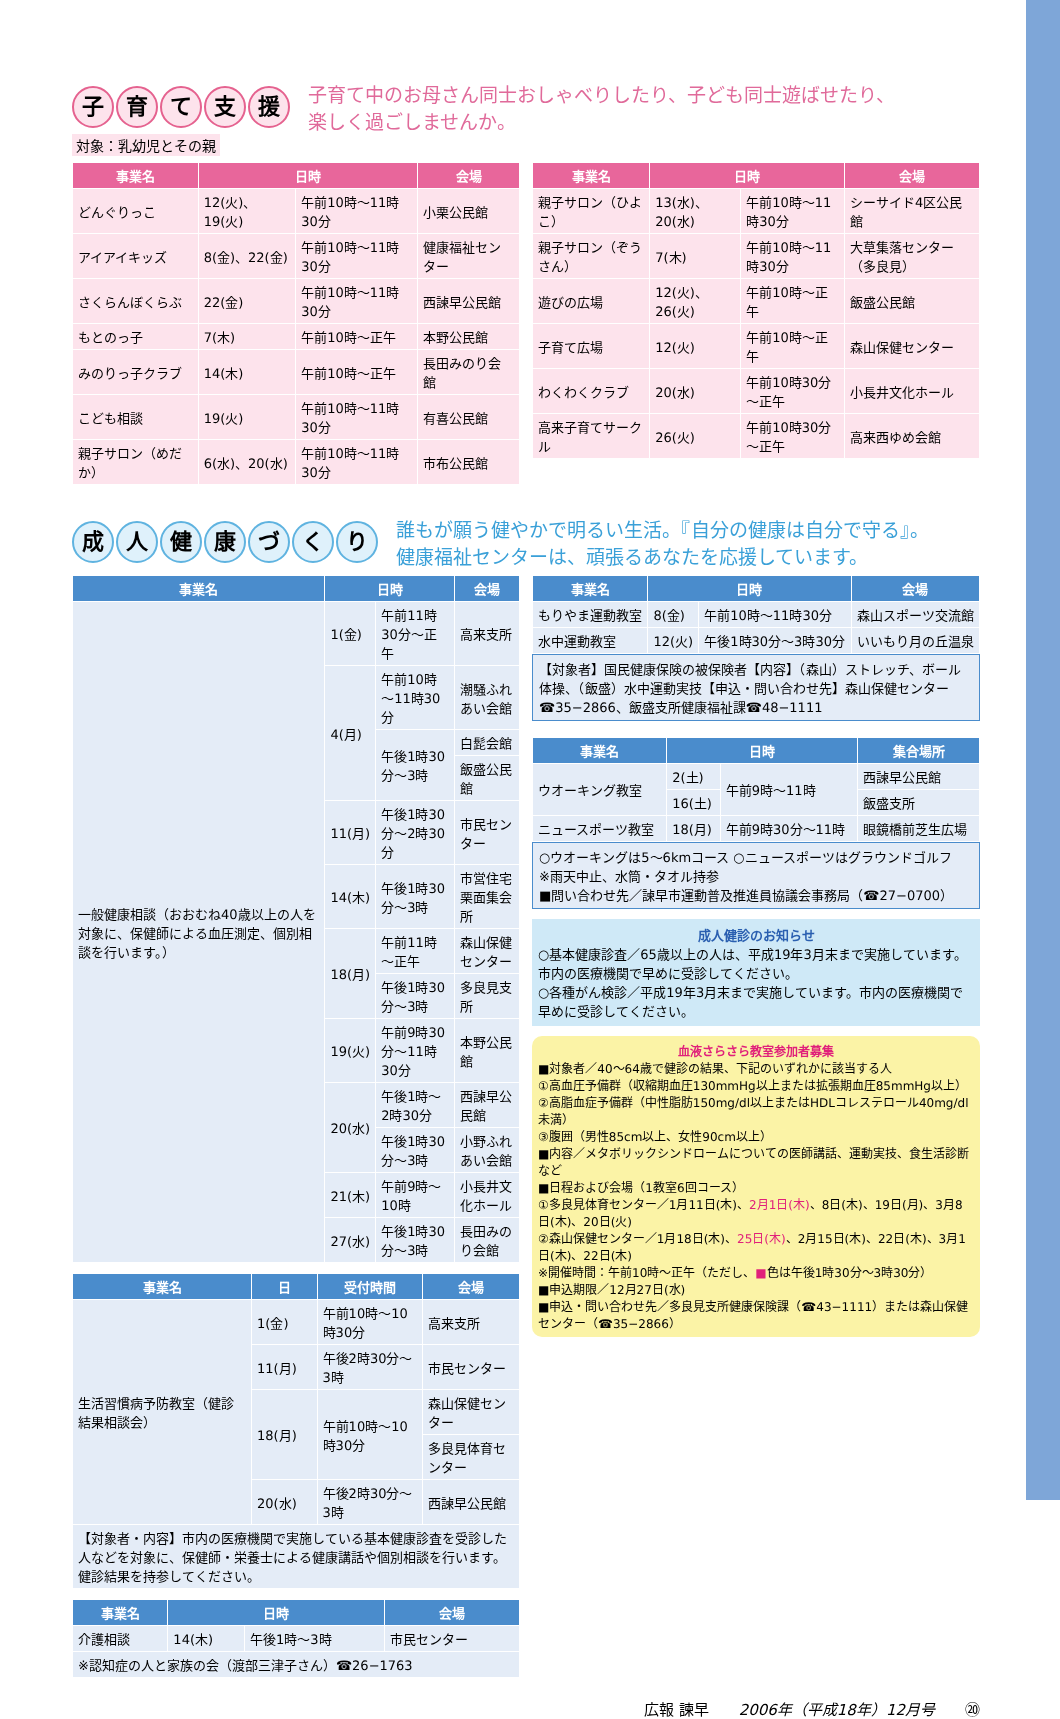子育て支援
子育て中のお母さん同士おしゃべりしたり、子ども同士遊ばせたり、
楽しく過ごしませんか。
対象：乳幼児とその親
| 事業名 | 日時 | | 会場 |
| --- | --- | --- | --- |
| どんぐりっこ | 12(火)、19(火) | 午前10時～11時30分 | 小栗公民館 |
| アイアイキッズ | 8(金)、22(金) | 午前10時～11時30分 | 健康福祉センター |
| さくらんぼくらぶ | 22(金) | 午前10時～11時30分 | 西諫早公民館 |
| もとのっ子 | 7(木) | 午前10時～正午 | 本野公民館 |
| みのりっ子クラブ | 14(木) | 午前10時～正午 | 長田みのり会館 |
| こども相談 | 19(火) | 午前10時～11時30分 | 有喜公民館 |
| 親子サロン（めだか） | 6(水)、20(水) | 午前10時～11時30分 | 市布公民館 |
| 事業名 | 日時 | | 会場 |
| --- | --- | --- | --- |
| 親子サロン（ひよこ） | 13(水)、20(水) | 午前10時～11時30分 | シーサイド4区公民館 |
| 親子サロン（ぞうさん） | 7(木) | 午前10時～11時30分 | 大草集落センター（多良見） |
| 遊びの広場 | 12(火)、26(火) | 午前10時～正午 | 飯盛公民館 |
| 子育て広場 | 12(火) | 午前10時～正午 | 森山保健センター |
| わくわくクラブ | 20(水) | 午前10時30分～正午 | 小長井文化ホール |
| 高来子育てサークル | 26(火) | 午前10時30分～正午 | 高来西ゆめ会館 |
成人健康づくり
誰もが願う健やかで明るい生活。『自分の健康は自分で守る』。
健康福祉センターは、頑張るあなたを応援しています。
| 事業名 | 日時 | | 会場 |
| --- | --- | --- | --- |
| 一般健康相談（おおむね40歳以上の人を対象に、保健師による血圧測定、個別相談を行います。） | 1(金) | 午前11時30分～正午 | 高来支所 |
| | 4(月) | 午前10時～11時30分 | 潮騒ふれあい会館 |
| | | 午後1時30分～3時 | 白髭会館 |
| | | | 飯盛公民館 |
| | 11(月) | 午後1時30分～2時30分 | 市民センター |
| | 14(木) | 午後1時30分～3時 | 市営住宅栗面集会所 |
| | 18(月) | 午前11時～正午 | 森山保健センター |
| | | 午後1時30分～3時 | 多良見支所 |
| | 19(火) | 午前9時30分～11時30分 | 本野公民館 |
| | 20(水) | 午後1時～2時30分 | 西諫早公民館 |
| | | 午後1時30分～3時 | 小野ふれあい会館 |
| | 21(木) | 午前9時～10時 | 小長井文化ホール |
| | 27(水) | 午後1時30分～3時 | 長田みのり会館 |
| 事業名 | 日 | 受付時間 | 会場 |
| --- | --- | --- | --- |
| 生活習慣病予防教室（健診結果相談会） | 1(金) | 午前10時～10時30分 | 高来支所 |
| | 11(月) | 午後2時30分～3時 | 市民センター |
| | 18(月) | 午前10時～10時30分 | 森山保健センター |
| | | | 多良見体育センター |
| | 20(水) | 午後2時30分～3時 | 西諫早公民館 |
| 【対象者・内容】市内の医療機関で実施している基本健康診査を受診した人などを対象に、保健師・栄養士による健康講話や個別相談を行います。健診結果を持参してください。 | | | |
| 事業名 | 日時 | | 会場 |
| --- | --- | --- | --- |
| 介護相談 | 14(木) | 午後1時～3時 | 市民センター |
| ※認知症の人と家族の会（渡部三津子さん）☎26−1763 | | | |
| 事業名 | 日時 | | 会場 |
| --- | --- | --- | --- |
| もりやま運動教室 | 8(金) | 午前10時～11時30分 | 森山スポーツ交流館 |
| 水中運動教室 | 12(火) | 午後1時30分～3時30分 | いいもり月の丘温泉 |
【対象者】国民健康保険の被保険者【内容】（森山）ストレッチ、ボール体操、（飯盛）水中運動実技【申込・問い合わせ先】森山保健センター☎35−2866、飯盛支所健康福祉課☎48−1111
| 事業名 | 日時 | | 集合場所 |
| --- | --- | --- | --- |
| ウオーキング教室 | 2(土) | 午前9時～11時 | 西諫早公民館 |
| | 16(土) | | 飯盛支所 |
| ニュースポーツ教室 | 18(月) | 午前9時30分～11時 | 眼鏡橋前芝生広場 |
○ウオーキングは5～6kmコース ○ニュースポーツはグラウンドゴルフ
※雨天中止、水筒・タオル持参
■問い合わせ先／諫早市運動普及推進員協議会事務局（☎27−0700）
成人健診のお知らせ
○基本健康診査／65歳以上の人は、平成19年3月末まで実施しています。市内の医療機関で早めに受診してください。
○各種がん検診／平成19年3月末まで実施しています。市内の医療機関で早めに受診してください。
血液さらさら教室参加者募集
■対象者／40～64歳で健診の結果、下記のいずれかに該当する人
①高血圧予備群（収縮期血圧130mmHg以上または拡張期血圧85mmHg以上）
②高脂血症予備群（中性脂肪150mg/dl以上またはHDLコレステロール40mg/dl未満）
③腹囲（男性85cm以上、女性90cm以上）
■内容／メタボリックシンドロームについての医師講話、運動実技、食生活診断など
■日程および会場（1教室6回コース）
①多良見体育センター／1月11日(木)、2月1日(木)、8日(木)、19日(月)、3月8日(木)、20日(火)
②森山保健センター／1月18日(木)、25日(木)、2月15日(木)、22日(木)、3月1日(木)、22日(木)
※開催時間：午前10時～正午（ただし、■色は午後1時30分～3時30分）
■申込期限／12月27日(水)
■申込・問い合わせ先／多良見支所健康保険課（☎43−1111）または森山保健センター（☎35−2866）
広報 諫早　　2006年（平成18年）12月号　　⑳